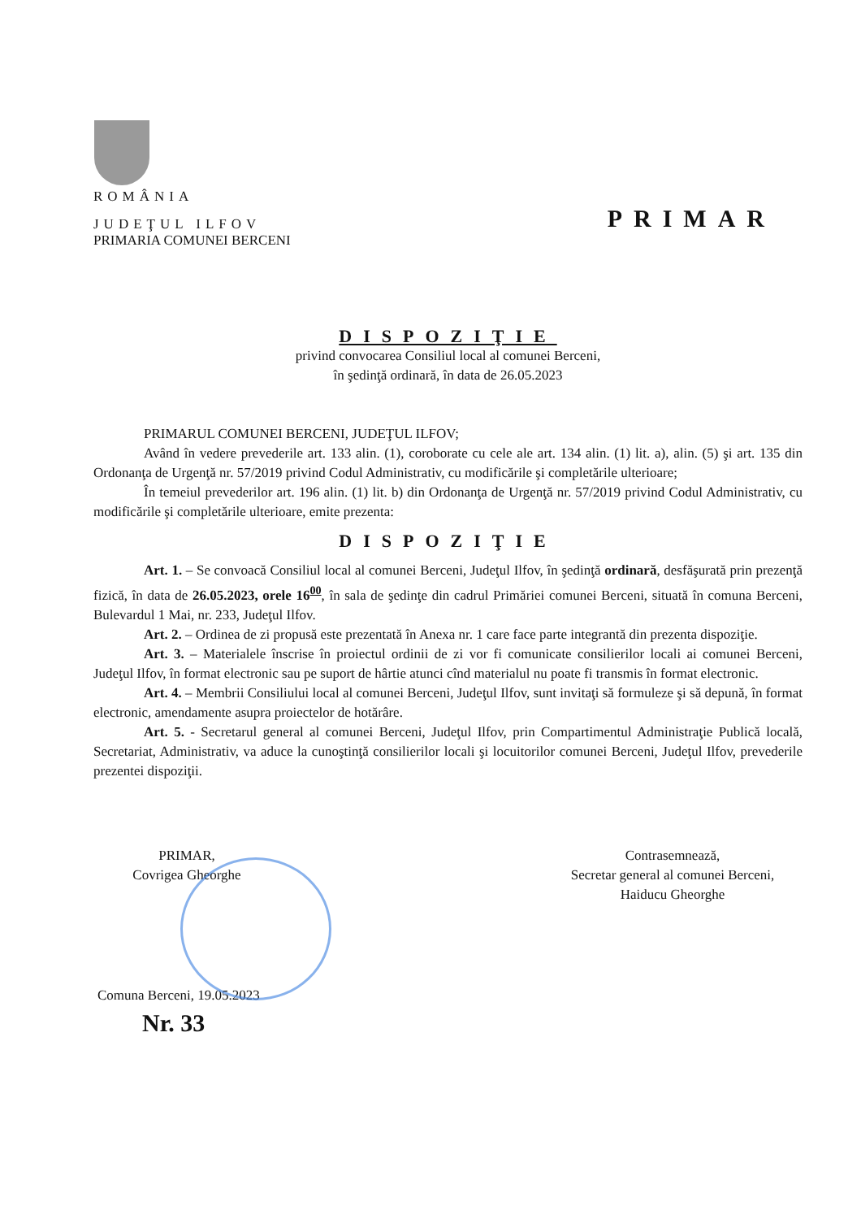ROMÂNIA
JUDEŢUL ILFOV
PRIMAR
PRIMARIA COMUNEI BERCENI
DISPOZIŢIE
privind convocarea Consiliul local al comunei Berceni,
în şedinţă ordinară, în data de 26.05.2023
PRIMARUL COMUNEI BERCENI, JUDEŢUL ILFOV;
Având în vedere prevederile art. 133 alin. (1), coroborate cu cele ale art. 134 alin. (1) lit. a), alin. (5) şi art. 135 din Ordonanţa de Urgenţă nr. 57/2019 privind Codul Administrativ, cu modificările şi completările ulterioare;
În temeiul prevederilor art. 196 alin. (1) lit. b) din Ordonanţa de Urgenţă nr. 57/2019 privind Codul Administrativ, cu modificările şi completările ulterioare, emite prezenta:
DISPOZIŢIE
Art. 1. – Se convoacă Consiliul local al comunei Berceni, Judeţul Ilfov, în şedinţă ordinară, desfăşurată prin prezenţă fizică, în data de 26.05.2023, orele 16<sup>00</sup>, în sala de şedinţe din cadrul Primăriei comunei Berceni, situată în comuna Berceni, Bulevardul 1 Mai, nr. 233, Judeţul Ilfov.
Art. 2. – Ordinea de zi propusă este prezentată în Anexa nr. 1 care face parte integrantă din prezenta dispoziţie.
Art. 3. – Materialele înscrise în proiectul ordinii de zi vor fi comunicate consilierilor locali ai comunei Berceni, Judeţul Ilfov, în format electronic sau pe suport de hârtie atunci cînd materialul nu poate fi transmis în format electronic.
Art. 4. – Membrii Consiliului local al comunei Berceni, Judeţul Ilfov, sunt invitaţi să formuleze şi să depună, în format electronic, amendamente asupra proiectelor de hotărâre.
Art. 5. - Secretarul general al comunei Berceni, Judeţul Ilfov, prin Compartimentul Administraţie Publică locală, Secretariat, Administrativ, va aduce la cunoştinţă consilierilor locali şi locuitorilor comunei Berceni, Judeţul Ilfov, prevederile prezentei dispoziţii.
PRIMAR,
Covrigea Gheorghe
Contrasemnează,
Secretar general al comunei Berceni,
Haiducu Gheorghe
Comuna Berceni, 19.05.2023
Nr. 33